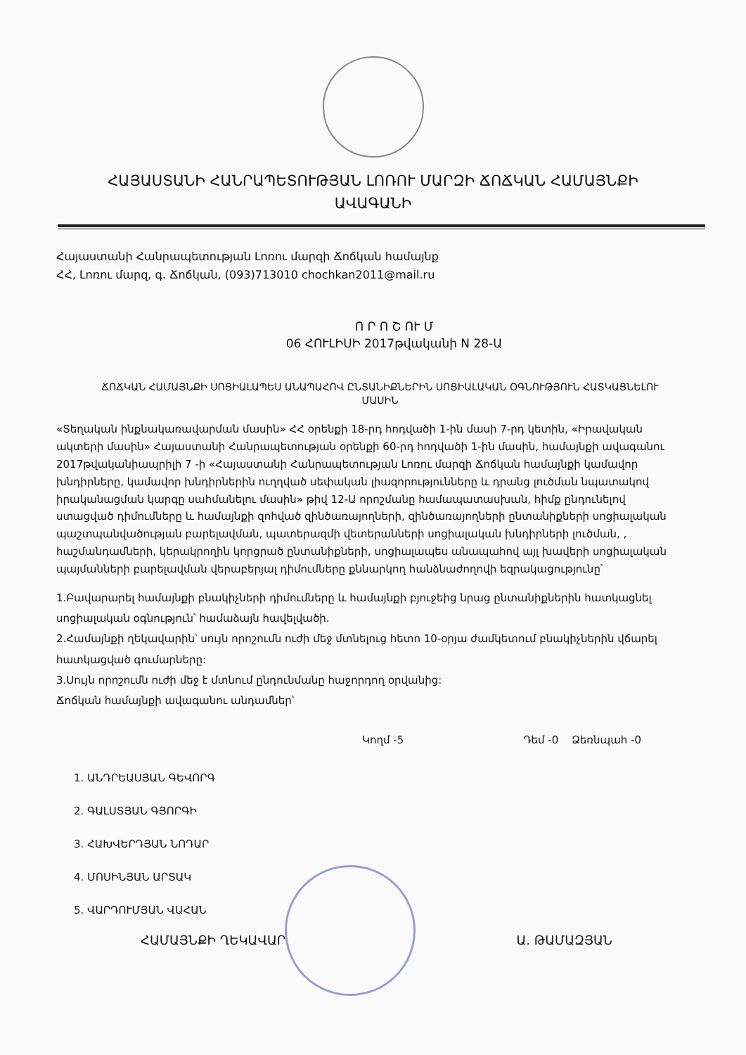ՀԱՅԱՍՏԱՆԻ ՀԱՆՐԱՊԵՏՈՒԹՅԱՆ ԼՈՌՈՒ ՄԱՐԶԻ ՃՈՃԿԱՆ ՀԱՄԱՅՆՔԻ ԱՎԱԳԱՆԻ
Հայաստանի Հանրապետության Լոռու մարզի Ճոճկան համայնք
ՀՀ, Լոռու մարզ, գ. Ճոճկան, (093)713010 chochkan2011@mail.ru
Ո Ր Ո Շ ՈՒ Մ
06 ՀՈՒԼԻՍԻ 2017թվականի N 28-Ա
ՃՈՃԿԱՆ ՀԱՄԱՅՆՔԻ ՍՈՑԻԱԼԱՊԵՍ ԱՆԱՊԱՀՈՎ ԸՆՏԱՆԻՔՆԵՐԻՆ ՍՈՑԻԱԼԱԿԱՆ ՕԳՆՈՒԹՅՈՒՆ ՀԱՏԿԱՑՆԵԼՈՒ ՄԱՍԻՆ
«Տեղական ինքնակառավարման մասին» ՀՀ օրենքի 18-րդ հոդվածի 1-ին մասի 7-րդ կետին, «Իրավական ակտերի մասին» Հայաստանի Հանրապետության օրենքի 60-րդ հոդվածի 1-ին մասին, համայնքի ավագանու 2017թվականիապրիլի 7 -ի «Հայաստանի Հանրապետության Լոռու մարզի Ճոճկան համայնքի կամավոր խնդիրները, կամավոր խնդիրներին ուղղված սեփական լիազորությունները և դրանց լուծման նպատակով իրականացման կարգը սահմանելու մասին» թիվ 12-Ա որոշմանը համապատասխան, հիմք ընդունելով ստացված դիմումները և համայնքի զոհված զինծառայողների, զինծառայողների ընտանիքների սոցիալական պաշտպանվածության բարելավման, պատերազմի վետերանների սոցիալական խնդիրների լուծման, , հաշմանդամների, կերակրողին կորցրած ընտանիքների, սոցիալապես անապահով այլ խավերի սոցիալական պայմանների բարելավման վերաբերյալ դիմումները քննարկող հանձնաժողովի եզրակացությունը՝
1.Բավարարել համայնքի բնակիչների դիմումները և համայնքի բյուջեից նրաց ընտանիքներին հատկացնել սոցիալական օգնություն՝ համաձայն հավելվածի.
2.Համայնքի ղեկավարին՝ սույն որոշումն ուժի մեջ մտնելուց հետո 10-օրյա ժամկետում բնակիչներին վճարել հատկացված գումարները:
3.Սույն որոշումն ուժի մեջ է մտնում ընդունմանը հաջորդող օրվանից:
Ճոճկան համայնքի ավագանու անդամներ՝
Կողմ -5 Դեմ -0 Ձեռնպահ -0
1. ԱՆԴՐԵԱՍՅԱՆ ԳԵՎՈՐԳ
2. ԳԱԼՍՏՅԱՆ ԳՅՈՐԳԻ
3. ՀԱԽՎԵՐԴՅԱՆ ՆՈԴԱՐ
4. ՄՈՍԻՆՅԱՆ ԱՐՏԱԿ
5. ՎԱՐԴՈՒՄՅԱՆ ՎԱՀԱՆ
ՀԱՄԱՅՆՔԻ ՂԵԿԱՎԱՐ Ա. ԹԱՄԱԶՅԱՆ